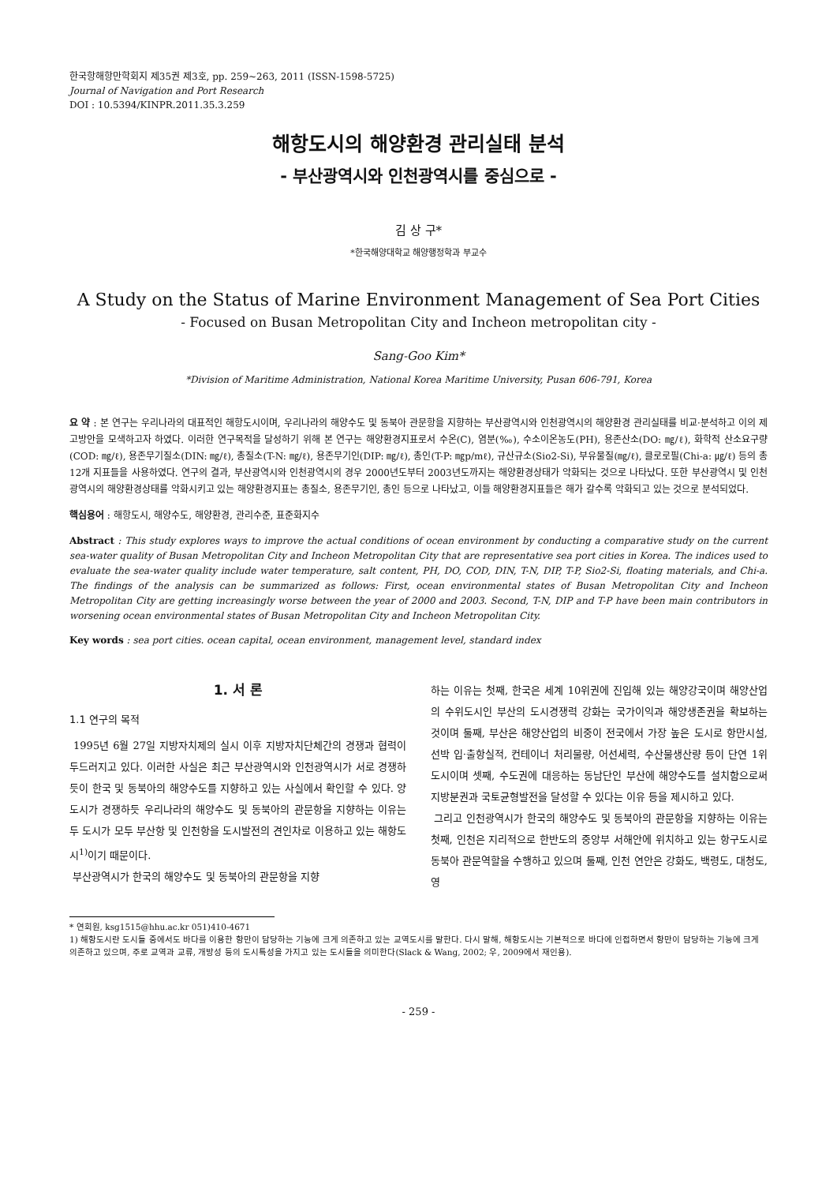한국항해항만학회지 제35권 제3호, pp. 259~263, 2011 (ISSN-1598-5725)
Journal of Navigation and Port Research
DOI : 10.5394/KINPR.2011.35.3.259
해항도시의 해양환경 관리실태 분석
- 부산광역시와 인천광역시를 중심으로 -
김 상 구*
*한국해양대학교 해양행정학과 부교수
A Study on the Status of Marine Environment Management of Sea Port Cities
- Focused on Busan Metropolitan City and Incheon metropolitan city -
Sang-Goo Kim*
*Division of Maritime Administration, National Korea Maritime University, Pusan 606-791, Korea
요 약 : 본 연구는 우리나라의 대표적인 해항도시이며, 우리나라의 해양수도 및 동북아 관문항을 지향하는 부산광역시와 인천광역시의 해양환경 관리실태를 비교·분석하고 이의 제고방안을 모색하고자 하였다. 이러한 연구목적을 달성하기 위해 본 연구는 해양환경지표로서 수온(C), 염분(‰), 수소이온농도(PH), 용존산소(DO: ㎎/ℓ), 화학적 산소요구량(COD: ㎎/ℓ), 용존무기질소(DIN: ㎎/ℓ), 총질소(T-N: ㎎/ℓ), 용존무기인(DIP: ㎎/ℓ), 총인(T-P: ㎎p/mℓ), 규산규소(Sio2-Si), 부유물질(㎎/ℓ), 클로로필(Chi-a: ㎍/ℓ) 등의 총 12개 지표들을 사용하였다. 연구의 결과, 부산광역시와 인천광역시의 경우 2000년도부터 2003년도까지는 해양환경상태가 악화되는 것으로 나타났다. 또한 부산광역시 및 인천광역시의 해양환경상태를 악화시키고 있는 해양환경지표는 총질소, 용존무기인, 총인 등으로 나타났고, 이들 해양환경지표들은 해가 갈수록 악화되고 있는 것으로 분석되었다.
핵심용어 : 해항도시, 해양수도, 해양환경, 관리수준, 표준화지수
Abstract : This study explores ways to improve the actual conditions of ocean environment by conducting a comparative study on the current sea-water quality of Busan Metropolitan City and Incheon Metropolitan City that are representative sea port cities in Korea. The indices used to evaluate the sea-water quality include water temperature, salt content, PH, DO, COD, DIN, T-N, DIP, T-P, Sio2-Si, floating materials, and Chi-a. The findings of the analysis can be summarized as follows: First, ocean environmental states of Busan Metropolitan City and Incheon Metropolitan City are getting increasingly worse between the year of 2000 and 2003. Second, T-N, DIP and T-P have been main contributors in worsening ocean environmental states of Busan Metropolitan City and Incheon Metropolitan City.
Key words : sea port cities. ocean capital, ocean environment, management level, standard index
1. 서 론
1.1 연구의 목적
1995년 6월 27일 지방자치제의 실시 이후 지방자치단체간의 경쟁과 협력이 두드러지고 있다. 이러한 사실은 최근 부산광역시와 인천광역시가 서로 경쟁하듯이 한국 및 동북아의 해양수도를 지향하고 있는 사실에서 확인할 수 있다. 양 도시가 경쟁하듯 우리나라의 해양수도 및 동북아의 관문항을 지향하는 이유는 두 도시가 모두 부산항 및 인천항을 도시발전의 견인차로 이용하고 있는 해항도시<sup>1)</sup>이기 때문이다.
부산광역시가 한국의 해양수도 및 동북아의 관문항을 지향
하는 이유는 첫째, 한국은 세계 10위권에 진입해 있는 해양강국이며 해양산업의 수위도시인 부산의 도시경쟁력 강화는 국가이익과 해양생존권을 확보하는 것이며 둘째, 부산은 해양산업의 비중이 전국에서 가장 높은 도시로 항만시설, 선박 입·출항실적, 컨테이너 처리물량, 어선세력, 수산물생산량 등이 단연 1위 도시이며 셋째, 수도권에 대응하는 동남단인 부산에 해양수도를 설치함으로써 지방분권과 국토균형발전을 달성할 수 있다는 이유 등을 제시하고 있다.
그리고 인천광역시가 한국의 해양수도 및 동북아의 관문항을 지향하는 이유는 첫째, 인천은 지리적으로 한반도의 중앙부 서해안에 위치하고 있는 항구도시로 동북아 관문역할을 수행하고 있으며 둘째, 인천 연안은 강화도, 백령도, 대청도, 영
* 연회원, ksg1515@hhu.ac.kr 051)410-4671
1) 해항도시란 도시들 중에서도 바다를 이용한 항만이 담당하는 기능에 크게 의존하고 있는 교역도시를 말한다. 다시 말해, 해항도시는 기본적으로 바다에 인접하면서 항만이 담당하는 기능에 크게 의존하고 있으며, 주로 교역과 교류, 개방성 등의 도시특성을 가지고 있는 도시들을 의미한다(Slack & Wang, 2002; 우, 2009에서 재인용).
- 259 -